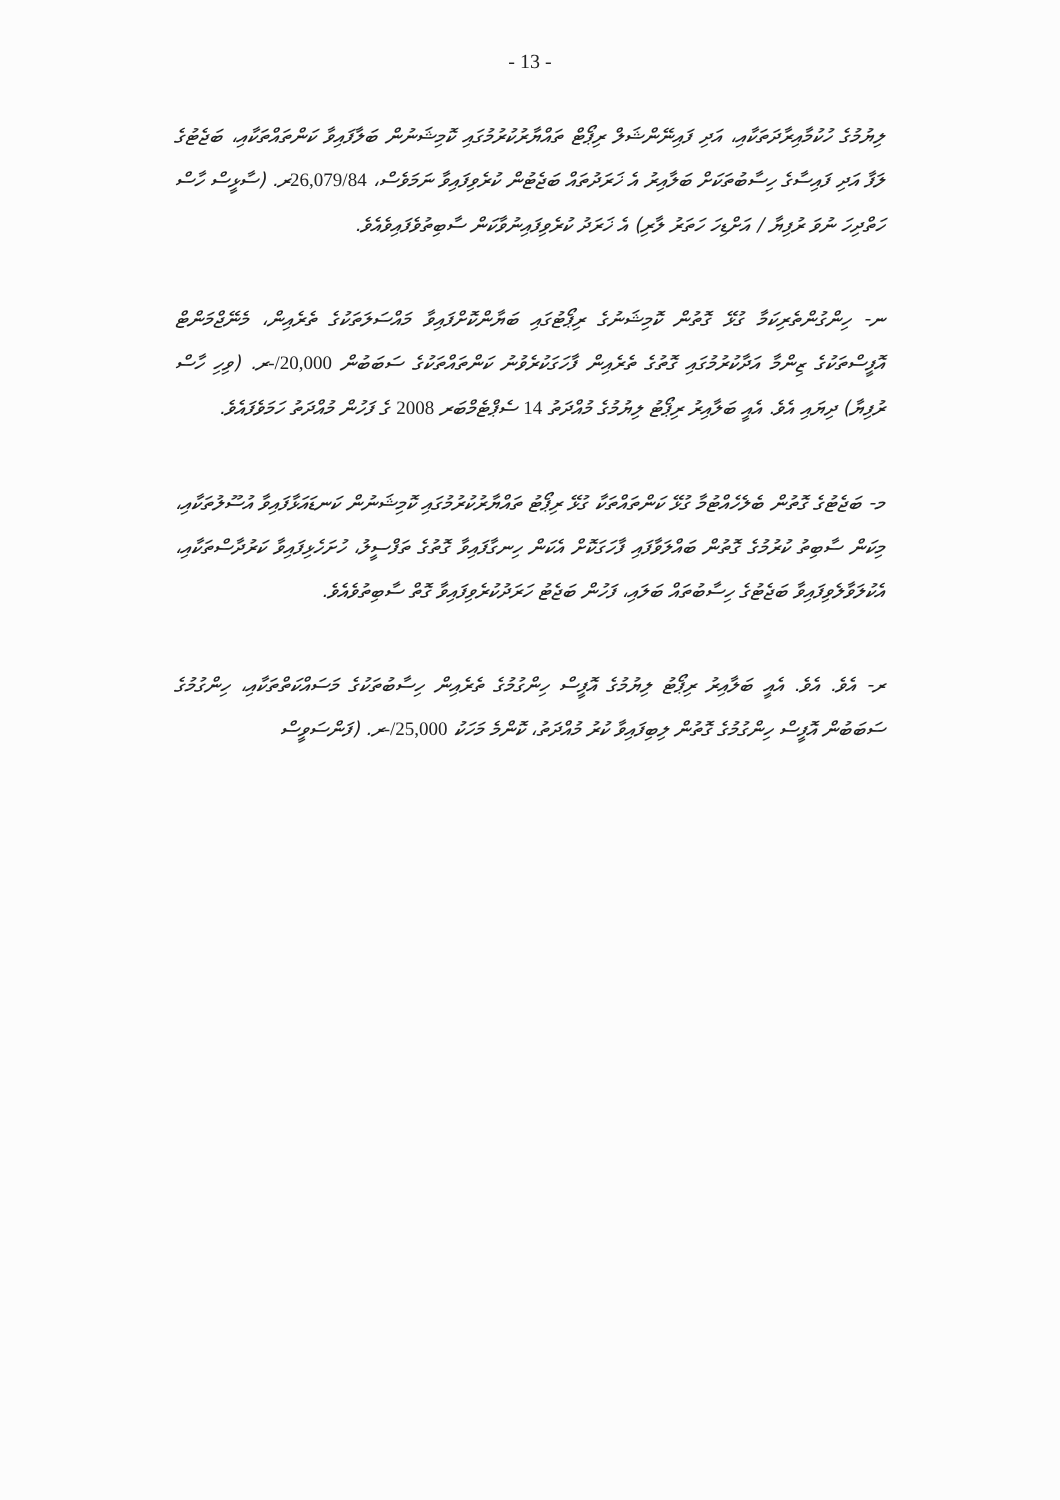- 13 -
ލިޔުމުގެ ހުކުމާއިރާދަތަކާއި، އަދި ފައިނޭންޝަލް ރިޕޯޓް ތައްޔާރުކުރުމުގައި ކޮމިޝަނުން ބަލާފައިވާ ކަންތައްތަކާއި، ބަޖެޓުގެ ލަފާ އަދި ފައިސާގެ ހިސާބުތަކަށް ބަލާއިރު އެ ޚަރަދުތައް ބަޖެޓުން ކުރެވިފައިވާ ނަމަވެސް، 26,079/84ރ. (ސާޅީސް ހާސް ހަތްދިހަ ނުވަ ރުފިޔާ / އަށްޑިހަ ހަތަރު ލާރި) އެ ޚަރަދު ކުރެވިފައިނުވާކަން ސާބިތުވެފައިވެއެވެ.
ނ- ހިންގުންތެރިކަމާ ގުޅޭ ގޮތުން ކޮމިޝަނުގެ ރިޕޯޓުގައި ބަޔާންކޮށްފައިވާ މައްސަލަތަކުގެ ތެރެއިން، މެނޭޖްމަންޓް އޮފީސްތަކުގެ ޒިންމާ އަދާކުރުމުގައި ގޮތުގެ ތެރެއިން ފާހަގަކުރެވުނު ކަންތައްތަކުގެ ސަބަބުން 20,000/-ރ. (ވިހި ހާސް ރުފިޔާ) ދިޔައި އެވެ. އެއީ ބަލާއިރު ރިޕޯޓު ލިޔުމުގެ މުއްދަތު 14 ސެޕްޓެމްބަރ 2008 ގެ ފަހުން މުއްދަތު ހަމަވެފައެވެ.
މ- ބަޖެޓުގެ ގޮތުން ބެލެހެއްޓުމާ ގުޅޭ ކަންތައްތަކާ ގުޅޭ ރިޕޯޓު ތައްޔާރުކުރުމުގައި ކޮމިޝަނުން ކަނޑައަޅާފައިވާ އުސޫލުތަކާއި، މިކަން ސާބިތު ކުރުމުގެ ގޮތުން ބައްލަވާފައި ފާހަގަކޮށް އެކަން ހިނގާފައިވާ ގޮތުގެ ތަފްސީލު، ހުށަހެޅިފައިވާ ކަރުދާސްތަކާއި، އެކުލަވާލެވިފައިވާ ބަޖެޓުގެ ހިސާބުތައް ބަލައި، ފަހުން ބަޖެޓު ހަރަދުކުރެވިފައިވާ ގޮތް ސާބިތުވެއެވެ.
ރ- އެވެ. އެވެ. އެއީ ބަލާއިރު ރިޕޯޓު ލިޔުމުގެ އޮފީސް ހިންގުމުގެ ތެރެއިން ހިސާބުތަކުގެ މަސައްކަތްތަކާއި، ހިންގުމުގެ ސަބަބުން އޮފީސް ހިންގުމުގެ ގޮތުން ލިބިފައިވާ ކުރު މުއްދަތު، ކޮންމެ މަހަކު 25,000/-ރ. (ފަންސަވީސް